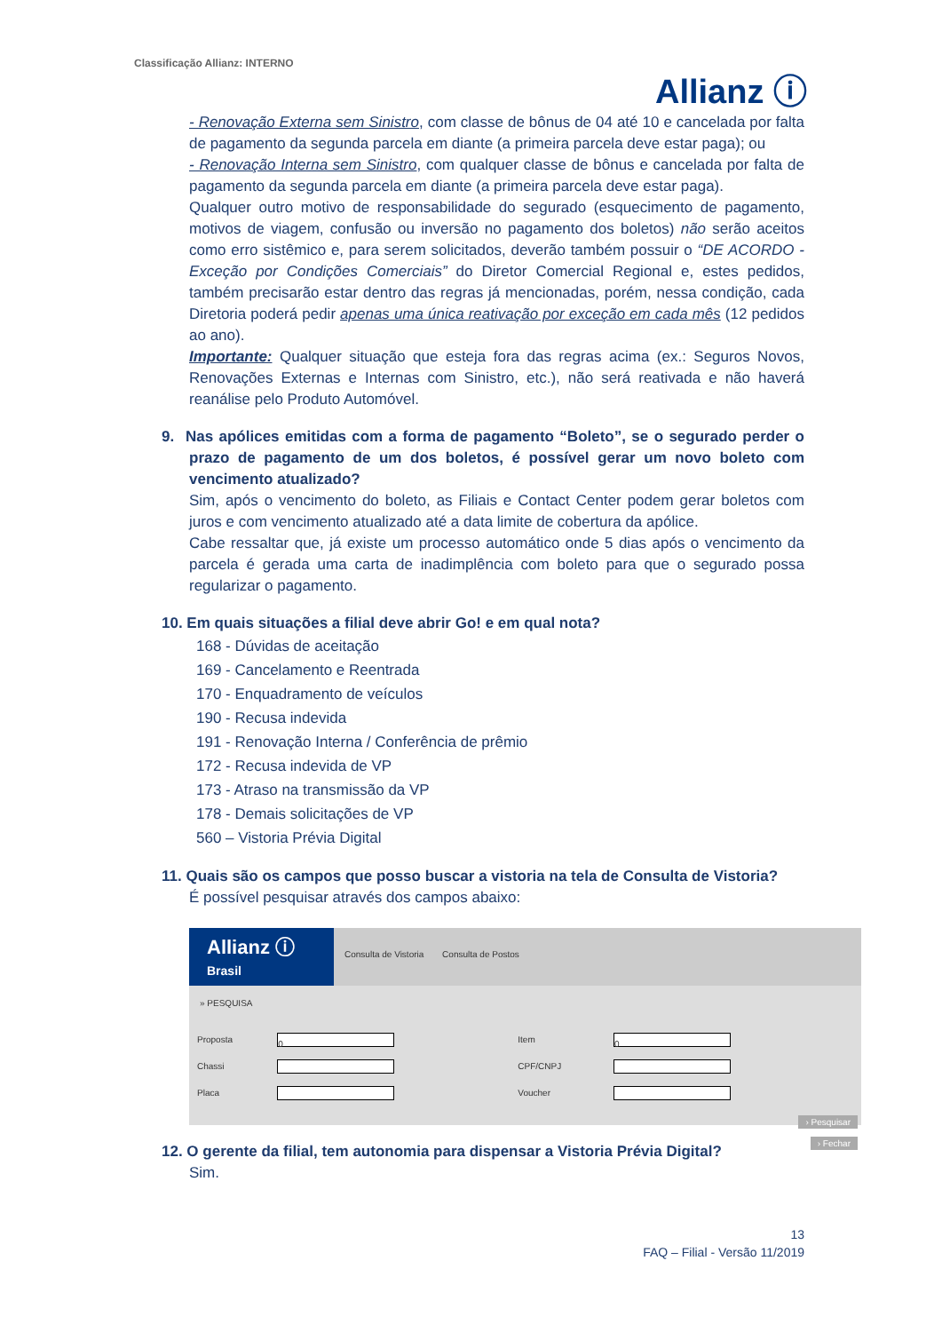Classificação Allianz: INTERNO
Allianz ⓘ
- Renovação Externa sem Sinistro, com classe de bônus de 04 até 10 e cancelada por falta de pagamento da segunda parcela em diante (a primeira parcela deve estar paga); ou
- Renovação Interna sem Sinistro, com qualquer classe de bônus e cancelada por falta de pagamento da segunda parcela em diante (a primeira parcela deve estar paga).
Qualquer outro motivo de responsabilidade do segurado (esquecimento de pagamento, motivos de viagem, confusão ou inversão no pagamento dos boletos) não serão aceitos como erro sistêmico e, para serem solicitados, deverão também possuir o “DE ACORDO - Exceção por Condições Comerciais” do Diretor Comercial Regional e, estes pedidos, também precisarão estar dentro das regras já mencionadas, porém, nessa condição, cada Diretoria poderá pedir apenas uma única reativação por exceção em cada mês (12 pedidos ao ano).
Importante: Qualquer situação que esteja fora das regras acima (ex.: Seguros Novos, Renovações Externas e Internas com Sinistro, etc.), não será reativada e não haverá reanálise pelo Produto Automóvel.
9. Nas apólices emitidas com a forma de pagamento “Boleto”, se o segurado perder o prazo de pagamento de um dos boletos, é possível gerar um novo boleto com vencimento atualizado?
Sim, após o vencimento do boleto, as Filiais e Contact Center podem gerar boletos com juros e com vencimento atualizado até a data limite de cobertura da apólice.
Cabe ressaltar que, já existe um processo automático onde 5 dias após o vencimento da parcela é gerada uma carta de inadimplência com boleto para que o segurado possa regularizar o pagamento.
10. Em quais situações a filial deve abrir Go! e em qual nota?
168 - Dúvidas de aceitação
169 - Cancelamento e Reentrada
170 - Enquadramento de veículos
190 - Recusa indevida
191 - Renovação Interna / Conferência de prêmio
172 - Recusa indevida de VP
173 - Atraso na transmissão da VP
178 - Demais solicitações de VP
560 – Vistoria Prévia Digital
11. Quais são os campos que posso buscar a vistoria na tela de Consulta de Vistoria?
É possível pesquisar através dos campos abaixo:
Allianz ⓘ
Brasil
Consulta de Vistoria Consulta de Postos
» PESQUISA
| Proposta | 0 | Item | 0 |
| Chassi | | CPF/CNPJ | |
| Placa | | Voucher | |
› Pesquisar
› Fechar
12. O gerente da filial, tem autonomia para dispensar a Vistoria Prévia Digital?
Sim.
13
FAQ – Filial - Versão 11/2019